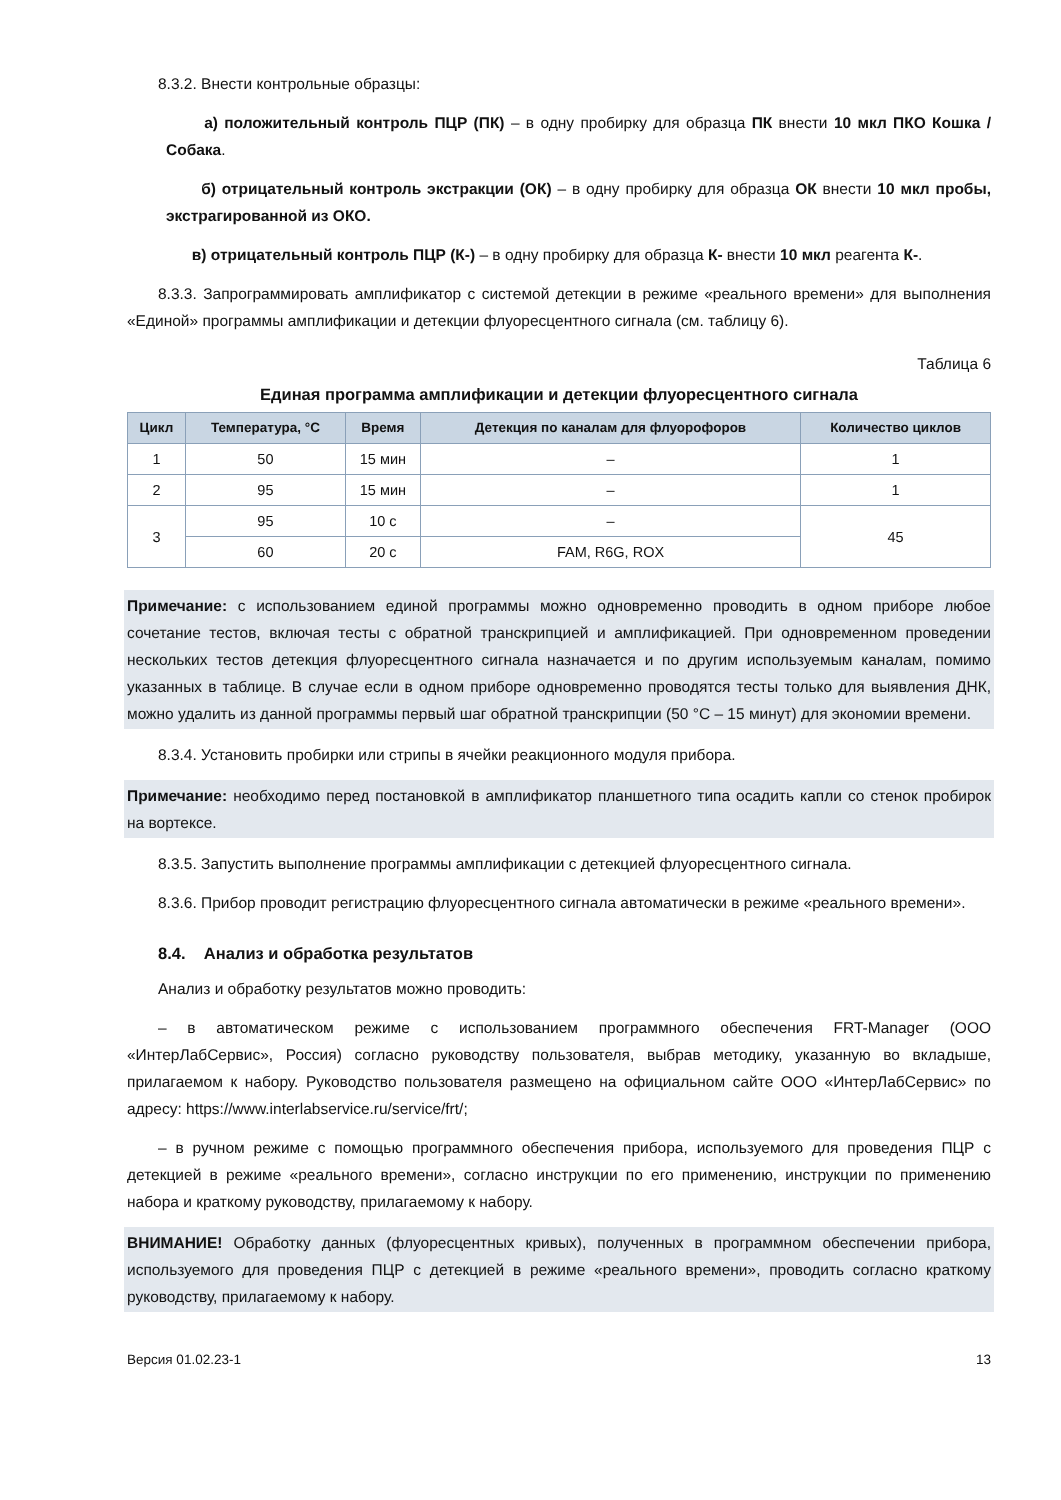8.3.2. Внести контрольные образцы:
а) положительный контроль ПЦР (ПК) – в одну пробирку для образца ПК внести 10 мкл ПКО Кошка / Собака.
б) отрицательный контроль экстракции (ОК) – в одну пробирку для образца ОК внести 10 мкл пробы, экстрагированной из ОКО.
в) отрицательный контроль ПЦР (К-) – в одну пробирку для образца К- внести 10 мкл реагента К-.
8.3.3. Запрограммировать амплификатор с системой детекции в режиме «реального времени» для выполнения «Единой» программы амплификации и детекции флуоресцентного сигнала (см. таблицу 6).
Таблица 6
Единая программа амплификации и детекции флуоресцентного сигнала
| Цикл | Температура, °С | Время | Детекция по каналам для флуорофоров | Количество циклов |
| --- | --- | --- | --- | --- |
| 1 | 50 | 15 мин | – | 1 |
| 2 | 95 | 15 мин | – | 1 |
| 3 | 95 | 10 с | – | 45 |
| | 60 | 20 с | FAM, R6G, ROX | |
Примечание: с использованием единой программы можно одновременно проводить в одном приборе любое сочетание тестов, включая тесты с обратной транскрипцией и амплификацией. При одновременном проведении нескольких тестов детекция флуоресцентного сигнала назначается и по другим используемым каналам, помимо указанных в таблице. В случае если в одном приборе одновременно проводятся тесты только для выявления ДНК, можно удалить из данной программы первый шаг обратной транскрипции (50 °С – 15 минут) для экономии времени.
8.3.4. Установить пробирки или стрипы в ячейки реакционного модуля прибора.
Примечание: необходимо перед постановкой в амплификатор планшетного типа осадить капли со стенок пробирок на вортексе.
8.3.5. Запустить выполнение программы амплификации с детекцией флуоресцентного сигнала.
8.3.6. Прибор проводит регистрацию флуоресцентного сигнала автоматически в режиме «реального времени».
8.4. Анализ и обработка результатов
Анализ и обработку результатов можно проводить:
– в автоматическом режиме с использованием программного обеспечения FRT-Manager (ООО «ИнтерЛабСервис», Россия) согласно руководству пользователя, выбрав методику, указанную во вкладыше, прилагаемом к набору. Руководство пользователя размещено на официальном сайте ООО «ИнтерЛабСервис» по адресу: https://www.interlabservice.ru/service/frt/;
– в ручном режиме с помощью программного обеспечения прибора, используемого для проведения ПЦР с детекцией в режиме «реального времени», согласно инструкции по его применению, инструкции по применению набора и краткому руководству, прилагаемому к набору.
ВНИМАНИЕ! Обработку данных (флуоресцентных кривых), полученных в программном обеспечении прибора, используемого для проведения ПЦР с детекцией в режиме «реального времени», проводить согласно краткому руководству, прилагаемому к набору.
Версия 01.02.23-1 13